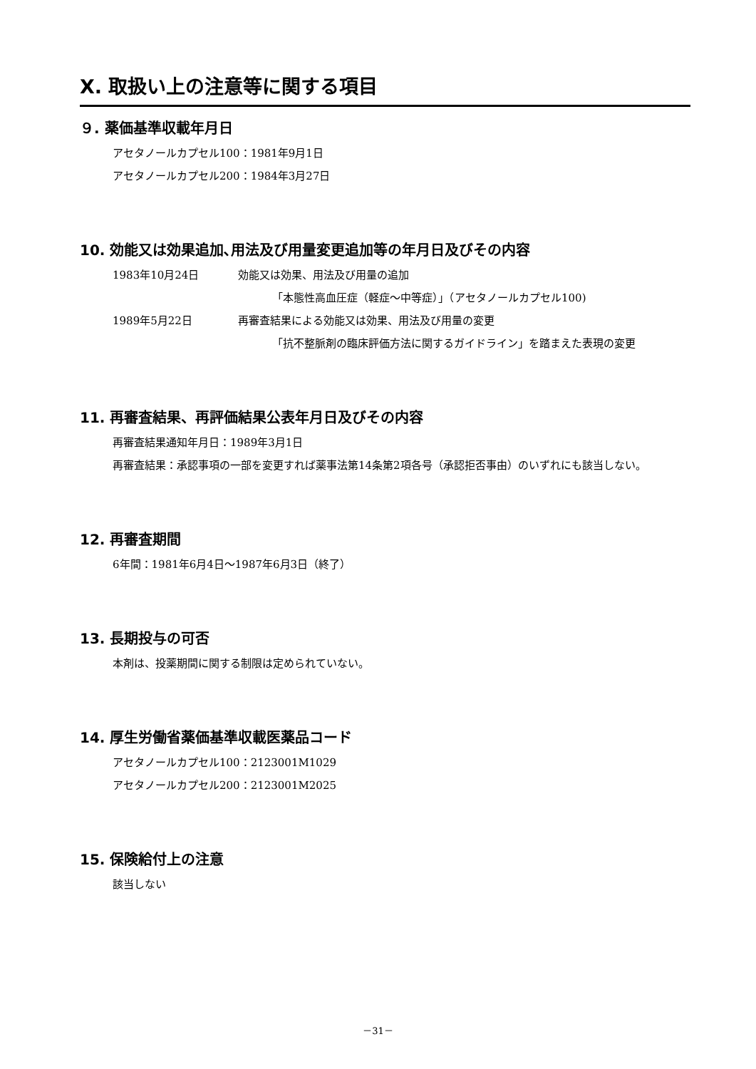Ⅹ. 取扱い上の注意等に関する項目
９. 薬価基準収載年月日
アセタノールカプセル100：1981年9月1日
アセタノールカプセル200：1984年3月27日
10. 効能又は効果追加､用法及び用量変更追加等の年月日及びその内容
1983年10月24日 効能又は効果、用法及び用量の追加
「本態性高血圧症（軽症～中等症）」（アセタノールカプセル100)
1989年5月22日 再審査結果による効能又は効果、用法及び用量の変更
「抗不整脈剤の臨床評価方法に関するガイドライン」を踏まえた表現の変更
11. 再審査結果、再評価結果公表年月日及びその内容
再審査結果通知年月日：1989年3月1日
再審査結果： 承認事項の一部を変更すれば薬事法第14条第2項各号（承認拒否事由）のいずれにも該当しない。
12. 再審査期間
6年間：1981年6月4日～1987年6月3日（終了）
13. 長期投与の可否
本剤は、投薬期間に関する制限は定められていない。
14. 厚生労働省薬価基準収載医薬品コード
アセタノールカプセル100：2123001M1029
アセタノールカプセル200：2123001M2025
15. 保険給付上の注意
該当しない
－31－